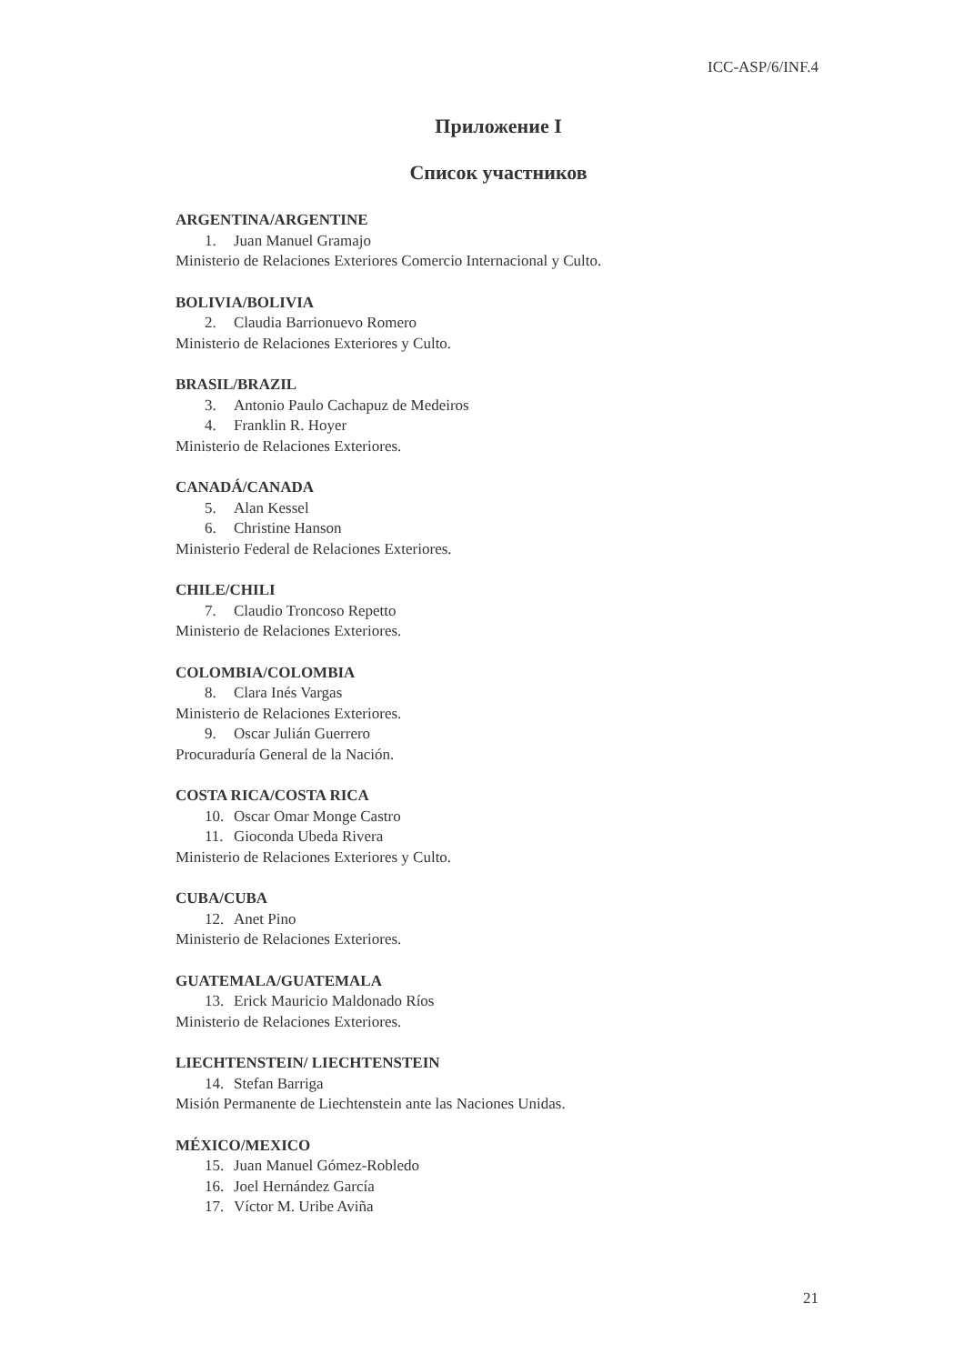ICC-ASP/6/INF.4
Приложение I
Список участников
ARGENTINA/ARGENTINE
1. Juan Manuel Gramajo
Ministerio de Relaciones Exteriores Comercio Internacional y Culto.
BOLIVIA/BOLIVIA
2. Claudia Barrionuevo Romero
Ministerio de Relaciones Exteriores y Culto.
BRASIL/BRAZIL
3. Antonio Paulo Cachapuz de Medeiros
4. Franklin R. Hoyer
Ministerio de Relaciones Exteriores.
CANADÁ/CANADA
5. Alan Kessel
6. Christine Hanson
Ministerio Federal de Relaciones Exteriores.
CHILE/CHILI
7. Claudio Troncoso Repetto
Ministerio de Relaciones Exteriores.
COLOMBIA/COLOMBIA
8. Clara Inés Vargas
Ministerio de Relaciones Exteriores.
9. Oscar Julián Guerrero
Procuraduría General de la Nación.
COSTA RICA/COSTA RICA
10. Oscar Omar Monge Castro
11. Gioconda Ubeda Rivera
Ministerio de Relaciones Exteriores y Culto.
CUBA/CUBA
12. Anet Pino
Ministerio de Relaciones Exteriores.
GUATEMALA/GUATEMALA
13. Erick Mauricio Maldonado Ríos
Ministerio de Relaciones Exteriores.
LIECHTENSTEIN/ LIECHTENSTEIN
14. Stefan Barriga
Misión Permanente de Liechtenstein ante las Naciones Unidas.
MÉXICO/MEXICO
15. Juan Manuel Gómez-Robledo
16. Joel Hernández García
17. Víctor M. Uribe Aviña
21